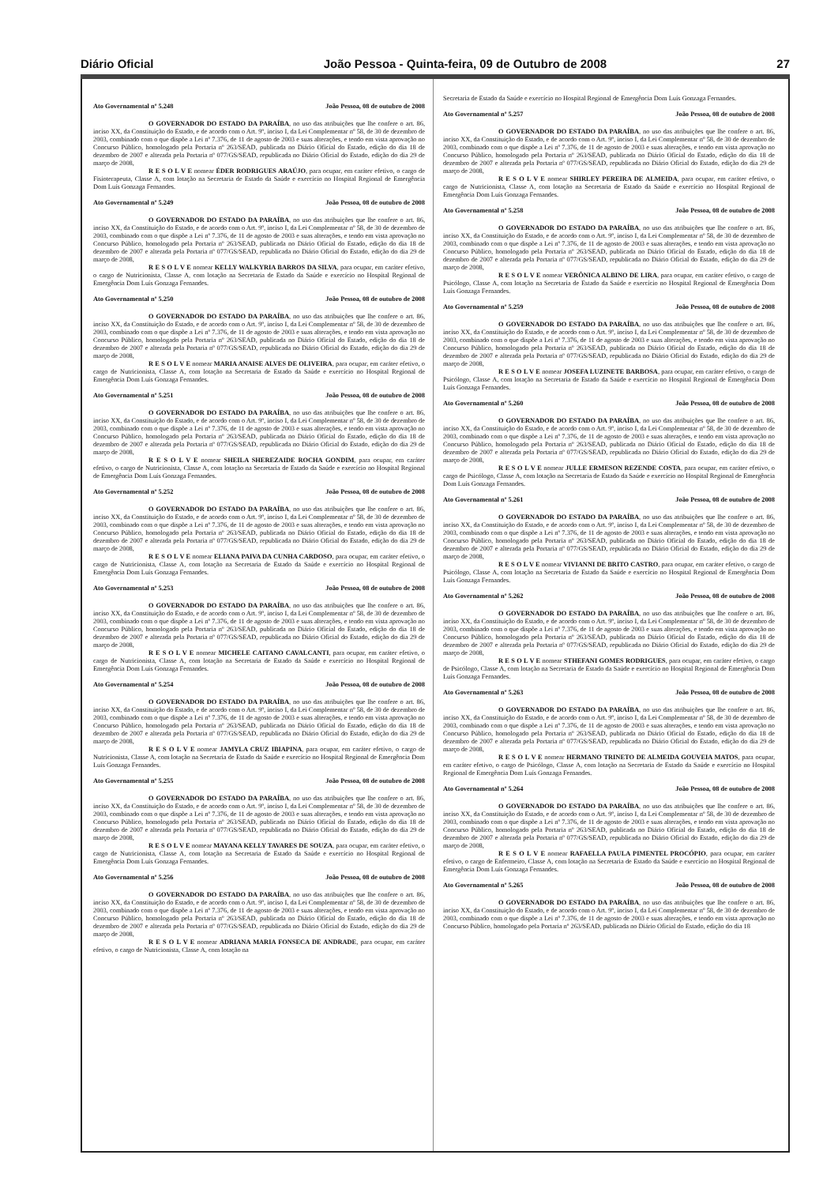Diário Oficial João Pessoa - Quinta-feira, 09 de Outubro de 2008 27
Ato Governamental nº 5.248 João Pessoa, 08 de outubro de 2008
O GOVERNADOR DO ESTADO DA PARAÍBA, no uso das atribuições que lhe confere o art. 86, inciso XX, da Constituição do Estado, e de acordo com o Art. 9º, inciso I, da Lei Complementar nº 58, de 30 de dezembro de 2003, combinado com o que dispõe a Lei nº 7.376, de 11 de agosto de 2003 e suas alterações, e tendo em vista aprovação no Concurso Público, homologado pela Portaria nº 263/SEAD, publicada no Diário Oficial do Estado, edição do dia 18 de dezembro de 2007 e alterada pela Portaria nº 077/GS/SEAD, republicada no Diário Oficial do Estado, edição do dia 29 de março de 2008,
R E S O L V E nomear ÉDER RODRIGUES ARAÚJO, para ocupar, em caráter efetivo, o cargo de Fisioterapeuta, Classe A, com lotação na Secretaria de Estado da Saúde e exercício no Hospital Regional de Emergência Dom Luís Gonzaga Fernandes.
Ato Governamental nº 5.249 João Pessoa, 08 de outubro de 2008
O GOVERNADOR DO ESTADO DA PARAÍBA, no uso das atribuições que lhe confere o art. 86, inciso XX, da Constituição do Estado, e de acordo com o Art. 9º, inciso I, da Lei Complementar nº 58, de 30 de dezembro de 2003, combinado com o que dispõe a Lei nº 7.376, de 11 de agosto de 2003 e suas alterações, e tendo em vista aprovação no Concurso Público, homologado pela Portaria nº 263/SEAD, publicada no Diário Oficial do Estado, edição do dia 18 de dezembro de 2007 e alterada pela Portaria nº 077/GS/SEAD, republicada no Diário Oficial do Estado, edição do dia 29 de março de 2008,
R E S O L V E nomear KELLY WALKYRIA BARROS DA SILVA, para ocupar, em caráter efetivo, o cargo de Nutricionista, Classe A, com lotação na Secretaria de Estado da Saúde e exercício no Hospital Regional de Emergência Dom Luís Gonzaga Fernandes.
Ato Governamental nº 5.250 João Pessoa, 08 de outubro de 2008
O GOVERNADOR DO ESTADO DA PARAÍBA, no uso das atribuições que lhe confere o art. 86, inciso XX, da Constituição do Estado, e de acordo com o Art. 9º, inciso I, da Lei Complementar nº 58, de 30 de dezembro de 2003, combinado com o que dispõe a Lei nº 7.376, de 11 de agosto de 2003 e suas alterações, e tendo em vista aprovação no Concurso Público, homologado pela Portaria nº 263/SEAD, publicada no Diário Oficial do Estado, edição do dia 18 de dezembro de 2007 e alterada pela Portaria nº 077/GS/SEAD, republicada no Diário Oficial do Estado, edição do dia 29 de março de 2008,
R E S O L V E nomear MARIA ANAISE ALVES DE OLIVEIRA, para ocupar, em caráter efetivo, o cargo de Nutricionista, Classe A, com lotação na Secretaria de Estado da Saúde e exercício no Hospital Regional de Emergência Dom Luís Gonzaga Fernandes.
Ato Governamental nº 5.251 João Pessoa, 08 de outubro de 2008
O GOVERNADOR DO ESTADO DA PARAÍBA, no uso das atribuições que lhe confere o art. 86, inciso XX, da Constituição do Estado, e de acordo com o Art. 9º, inciso I, da Lei Complementar nº 58, de 30 de dezembro de 2003, combinado com o que dispõe a Lei nº 7.376, de 11 de agosto de 2003 e suas alterações, e tendo em vista aprovação no Concurso Público, homologado pela Portaria nº 263/SEAD, publicada no Diário Oficial do Estado, edição do dia 18 de dezembro de 2007 e alterada pela Portaria nº 077/GS/SEAD, republicada no Diário Oficial do Estado, edição do dia 29 de março de 2008,
R E S O L V E nomear SHEILA SHEREZAIDE ROCHA GONDIM, para ocupar, em caráter efetivo, o cargo de Nutricionista, Classe A, com lotação na Secretaria de Estado da Saúde e exercício no Hospital Regional de Emergência Dom Luís Gonzaga Fernandes.
Ato Governamental nº 5.252 João Pessoa, 08 de outubro de 2008
O GOVERNADOR DO ESTADO DA PARAÍBA, no uso das atribuições que lhe confere o art. 86, inciso XX, da Constituição do Estado, e de acordo com o Art. 9º, inciso I, da Lei Complementar nº 58, de 30 de dezembro de 2003, combinado com o que dispõe a Lei nº 7.376, de 11 de agosto de 2003 e suas alterações, e tendo em vista aprovação no Concurso Público, homologado pela Portaria nº 263/SEAD, publicada no Diário Oficial do Estado, edição do dia 18 de dezembro de 2007 e alterada pela Portaria nº 077/GS/SEAD, republicada no Diário Oficial do Estado, edição do dia 29 de março de 2008,
R E S O L V E nomear ELIANA PAIVA DA CUNHA CARDOSO, para ocupar, em caráter efetivo, o cargo de Nutricionista, Classe A, com lotação na Secretaria de Estado da Saúde e exercício no Hospital Regional de Emergência Dom Luís Gonzaga Fernandes.
Ato Governamental nº 5.253 João Pessoa, 08 de outubro de 2008
O GOVERNADOR DO ESTADO DA PARAÍBA, no uso das atribuições que lhe confere o art. 86, inciso XX, da Constituição do Estado, e de acordo com o Art. 9º, inciso I, da Lei Complementar nº 58, de 30 de dezembro de 2003, combinado com o que dispõe a Lei nº 7.376, de 11 de agosto de 2003 e suas alterações, e tendo em vista aprovação no Concurso Público, homologado pela Portaria nº 263/SEAD, publicada no Diário Oficial do Estado, edição do dia 18 de dezembro de 2007 e alterada pela Portaria nº 077/GS/SEAD, republicada no Diário Oficial do Estado, edição do dia 29 de março de 2008,
R E S O L V E nomear MICHELE CAITANO CAVALCANTI, para ocupar, em caráter efetivo, o cargo de Nutricionista, Classe A, com lotação na Secretaria de Estado da Saúde e exercício no Hospital Regional de Emergência Dom Luís Gonzaga Fernandes.
Ato Governamental nº 5.254 João Pessoa, 08 de outubro de 2008
O GOVERNADOR DO ESTADO DA PARAÍBA, no uso das atribuições que lhe confere o art. 86, inciso XX, da Constituição do Estado, e de acordo com o Art. 9º, inciso I, da Lei Complementar nº 58, de 30 de dezembro de 2003, combinado com o que dispõe a Lei nº 7.376, de 11 de agosto de 2003 e suas alterações, e tendo em vista aprovação no Concurso Público, homologado pela Portaria nº 263/SEAD, publicada no Diário Oficial do Estado, edição do dia 18 de dezembro de 2007 e alterada pela Portaria nº 077/GS/SEAD, republicada no Diário Oficial do Estado, edição do dia 29 de março de 2008,
R E S O L V E nomear JAMYLA CRUZ IBIAPINA, para ocupar, em caráter efetivo, o cargo de Nutricionista, Classe A, com lotação na Secretaria de Estado da Saúde e exercício no Hospital Regional de Emergência Dom Luís Gonzaga Fernandes.
Ato Governamental nº 5.255 João Pessoa, 08 de outubro de 2008
O GOVERNADOR DO ESTADO DA PARAÍBA, no uso das atribuições que lhe confere o art. 86, inciso XX, da Constituição do Estado, e de acordo com o Art. 9º, inciso I, da Lei Complementar nº 58, de 30 de dezembro de 2003, combinado com o que dispõe a Lei nº 7.376, de 11 de agosto de 2003 e suas alterações, e tendo em vista aprovação no Concurso Público, homologado pela Portaria nº 263/SEAD, publicada no Diário Oficial do Estado, edição do dia 18 de dezembro de 2007 e alterada pela Portaria nº 077/GS/SEAD, republicada no Diário Oficial do Estado, edição do dia 29 de março de 2008,
R E S O L V E nomear MAYANA KELLY TAVARES DE SOUZA, para ocupar, em caráter efetivo, o cargo de Nutricionista, Classe A, com lotação na Secretaria de Estado da Saúde e exercício no Hospital Regional de Emergência Dom Luís Gonzaga Fernandes.
Ato Governamental nº 5.256 João Pessoa, 08 de outubro de 2008
O GOVERNADOR DO ESTADO DA PARAÍBA, no uso das atribuições que lhe confere o art. 86, inciso XX, da Constituição do Estado, e de acordo com o Art. 9º, inciso I, da Lei Complementar nº 58, de 30 de dezembro de 2003, combinado com o que dispõe a Lei nº 7.376, de 11 de agosto de 2003 e suas alterações, e tendo em vista aprovação no Concurso Público, homologado pela Portaria nº 263/SEAD, publicada no Diário Oficial do Estado, edição do dia 18 de dezembro de 2007 e alterada pela Portaria nº 077/GS/SEAD, republicada no Diário Oficial do Estado, edição do dia 29 de março de 2008,
R E S O L V E nomear ADRIANA MARIA FONSECA DE ANDRADE, para ocupar, em caráter efetivo, o cargo de Nutricionista, Classe A, com lotação na
Secretaria de Estado da Saúde e exercício no Hospital Regional de Emergência Dom Luís Gonzaga Fernandes.
Ato Governamental nº 5.257 João Pessoa, 08 de outubro de 2008
O GOVERNADOR DO ESTADO DA PARAÍBA, no uso das atribuições que lhe confere o art. 86, inciso XX, da Constituição do Estado, e de acordo com o Art. 9º, inciso I, da Lei Complementar nº 58, de 30 de dezembro de 2003, combinado com o que dispõe a Lei nº 7.376, de 11 de agosto de 2003 e suas alterações, e tendo em vista aprovação no Concurso Público, homologado pela Portaria nº 263/SEAD, publicada no Diário Oficial do Estado, edição do dia 18 de dezembro de 2007 e alterada pela Portaria nº 077/GS/SEAD, republicada no Diário Oficial do Estado, edição do dia 29 de março de 2008,
R E S O L V E nomear SHIRLEY PEREIRA DE ALMEIDA, para ocupar, em caráter efetivo, o cargo de Nutricionista, Classe A, com lotação na Secretaria de Estado da Saúde e exercício no Hospital Regional de Emergência Dom Luís Gonzaga Fernandes.
Ato Governamental nº 5.258 João Pessoa, 08 de outubro de 2008
O GOVERNADOR DO ESTADO DA PARAÍBA, no uso das atribuições que lhe confere o art. 86, inciso XX, da Constituição do Estado, e de acordo com o Art. 9º, inciso I, da Lei Complementar nº 58, de 30 de dezembro de 2003, combinado com o que dispõe a Lei nº 7.376, de 11 de agosto de 2003 e suas alterações, e tendo em vista aprovação no Concurso Público, homologado pela Portaria nº 263/SEAD, publicada no Diário Oficial do Estado, edição do dia 18 de dezembro de 2007 e alterada pela Portaria nº 077/GS/SEAD, republicada no Diário Oficial do Estado, edição do dia 29 de março de 2008,
R E S O L V E nomear VERÔNICA ALBINO DE LIRA, para ocupar, em caráter efetivo, o cargo de Psicólogo, Classe A, com lotação na Secretaria de Estado da Saúde e exercício no Hospital Regional de Emergência Dom Luís Gonzaga Fernandes.
Ato Governamental nº 5.259 João Pessoa, 08 de outubro de 2008
O GOVERNADOR DO ESTADO DA PARAÍBA, no uso das atribuições que lhe confere o art. 86, inciso XX, da Constituição do Estado, e de acordo com o Art. 9º, inciso I, da Lei Complementar nº 58, de 30 de dezembro de 2003, combinado com o que dispõe a Lei nº 7.376, de 11 de agosto de 2003 e suas alterações, e tendo em vista aprovação no Concurso Público, homologado pela Portaria nº 263/SEAD, publicada no Diário Oficial do Estado, edição do dia 18 de dezembro de 2007 e alterada pela Portaria nº 077/GS/SEAD, republicada no Diário Oficial do Estado, edição do dia 29 de março de 2008,
R E S O L V E nomear JOSEFA LUZINETE BARBOSA, para ocupar, em caráter efetivo, o cargo de Psicólogo, Classe A, com lotação na Secretaria de Estado da Saúde e exercício no Hospital Regional de Emergência Dom Luís Gonzaga Fernandes.
Ato Governamental nº 5.260 João Pessoa, 08 de outubro de 2008
O GOVERNADOR DO ESTADO DA PARAÍBA, no uso das atribuições que lhe confere o art. 86, inciso XX, da Constituição do Estado, e de acordo com o Art. 9º, inciso I, da Lei Complementar nº 58, de 30 de dezembro de 2003, combinado com o que dispõe a Lei nº 7.376, de 11 de agosto de 2003 e suas alterações, e tendo em vista aprovação no Concurso Público, homologado pela Portaria nº 263/SEAD, publicada no Diário Oficial do Estado, edição do dia 18 de dezembro de 2007 e alterada pela Portaria nº 077/GS/SEAD, republicada no Diário Oficial do Estado, edição do dia 29 de março de 2008,
R E S O L V E nomear JULLE ERMESON REZENDE COSTA, para ocupar, em caráter efetivo, o cargo de Psicólogo, Classe A, com lotação na Secretaria de Estado da Saúde e exercício no Hospital Regional de Emergência Dom Luís Gonzaga Fernandes.
Ato Governamental nº 5.261 João Pessoa, 08 de outubro de 2008
O GOVERNADOR DO ESTADO DA PARAÍBA, no uso das atribuições que lhe confere o art. 86, inciso XX, da Constituição do Estado, e de acordo com o Art. 9º, inciso I, da Lei Complementar nº 58, de 30 de dezembro de 2003, combinado com o que dispõe a Lei nº 7.376, de 11 de agosto de 2003 e suas alterações, e tendo em vista aprovação no Concurso Público, homologado pela Portaria nº 263/SEAD, publicada no Diário Oficial do Estado, edição do dia 18 de dezembro de 2007 e alterada pela Portaria nº 077/GS/SEAD, republicada no Diário Oficial do Estado, edição do dia 29 de março de 2008,
R E S O L V E nomear VIVIANNI DE BRITO CASTRO, para ocupar, em caráter efetivo, o cargo de Psicólogo, Classe A, com lotação na Secretaria de Estado da Saúde e exercício no Hospital Regional de Emergência Dom Luís Gonzaga Fernandes.
Ato Governamental nº 5.262 João Pessoa, 08 de outubro de 2008
O GOVERNADOR DO ESTADO DA PARAÍBA, no uso das atribuições que lhe confere o art. 86, inciso XX, da Constituição do Estado, e de acordo com o Art. 9º, inciso I, da Lei Complementar nº 58, de 30 de dezembro de 2003, combinado com o que dispõe a Lei nº 7.376, de 11 de agosto de 2003 e suas alterações, e tendo em vista aprovação no Concurso Público, homologado pela Portaria nº 263/SEAD, publicada no Diário Oficial do Estado, edição do dia 18 de dezembro de 2007 e alterada pela Portaria nº 077/GS/SEAD, republicada no Diário Oficial do Estado, edição do dia 29 de março de 2008,
R E S O L V E nomear STHEFANI GOMES RODRIGUES, para ocupar, em caráter efetivo, o cargo de Psicólogo, Classe A, com lotação na Secretaria de Estado da Saúde e exercício no Hospital Regional de Emergência Dom Luís Gonzaga Fernandes.
Ato Governamental nº 5.263 João Pessoa, 08 de outubro de 2008
O GOVERNADOR DO ESTADO DA PARAÍBA, no uso das atribuições que lhe confere o art. 86, inciso XX, da Constituição do Estado, e de acordo com o Art. 9º, inciso I, da Lei Complementar nº 58, de 30 de dezembro de 2003, combinado com o que dispõe a Lei nº 7.376, de 11 de agosto de 2003 e suas alterações, e tendo em vista aprovação no Concurso Público, homologado pela Portaria nº 263/SEAD, publicada no Diário Oficial do Estado, edição do dia 18 de dezembro de 2007 e alterada pela Portaria nº 077/GS/SEAD, republicada no Diário Oficial do Estado, edição do dia 29 de março de 2008,
R E S O L V E nomear HERMANO TRINETO DE ALMEIDA GOUVEIA MATOS, para ocupar, em caráter efetivo, o cargo de Psicólogo, Classe A, com lotação na Secretaria de Estado da Saúde e exercício no Hospital Regional de Emergência Dom Luís Gonzaga Fernandes.
Ato Governamental nº 5.264 João Pessoa, 08 de outubro de 2008
O GOVERNADOR DO ESTADO DA PARAÍBA, no uso das atribuições que lhe confere o art. 86, inciso XX, da Constituição do Estado, e de acordo com o Art. 9º, inciso I, da Lei Complementar nº 58, de 30 de dezembro de 2003, combinado com o que dispõe a Lei nº 7.376, de 11 de agosto de 2003 e suas alterações, e tendo em vista aprovação no Concurso Público, homologado pela Portaria nº 263/SEAD, publicada no Diário Oficial do Estado, edição do dia 18 de dezembro de 2007 e alterada pela Portaria nº 077/GS/SEAD, republicada no Diário Oficial do Estado, edição do dia 29 de março de 2008,
R E S O L V E nomear RAFAELLA PAULA PIMENTEL PROCÓPIO, para ocupar, em caráter efetivo, o cargo de Enfermeiro, Classe A, com lotação na Secretaria de Estado da Saúde e exercício no Hospital Regional de Emergência Dom Luís Gonzaga Fernandes.
Ato Governamental nº 5.265 João Pessoa, 08 de outubro de 2008
O GOVERNADOR DO ESTADO DA PARAÍBA, no uso das atribuições que lhe confere o art. 86, inciso XX, da Constituição do Estado, e de acordo com o Art. 9º, inciso I, da Lei Complementar nº 58, de 30 de dezembro de 2003, combinado com o que dispõe a Lei nº 7.376, de 11 de agosto de 2003 e suas alterações, e tendo em vista aprovação no Concurso Público, homologado pela Portaria nº 263/SEAD, publicada no Diário Oficial do Estado, edição do dia 18